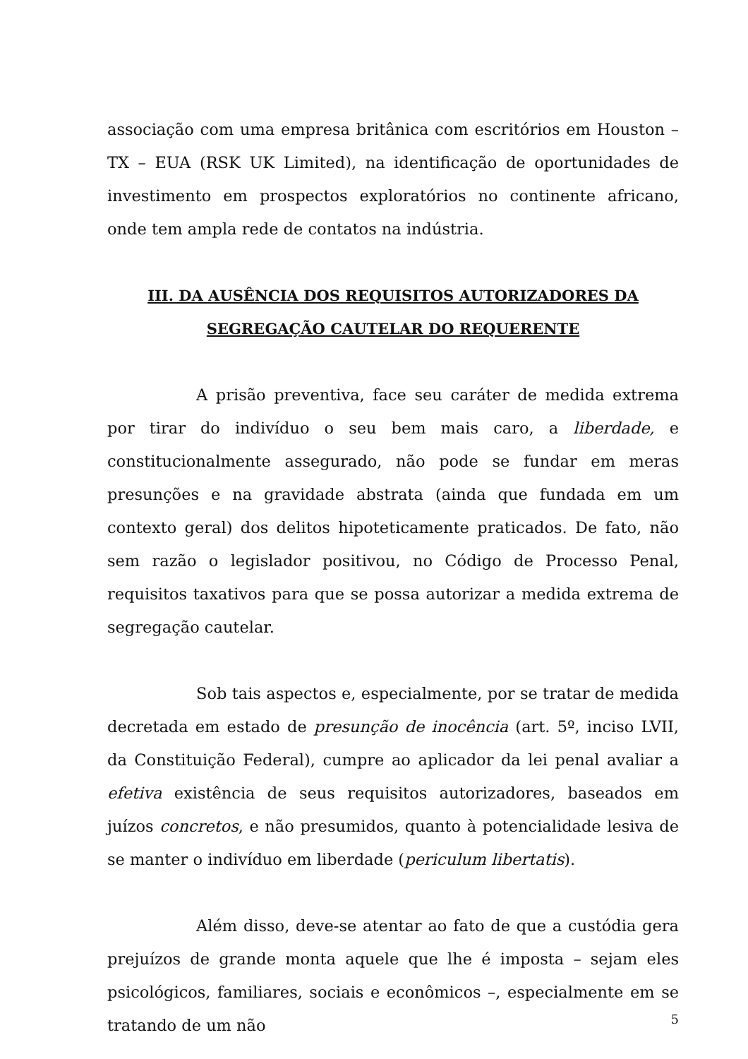associação com uma empresa britânica com escritórios em Houston – TX – EUA (RSK UK Limited), na identificação de oportunidades de investimento em prospectos exploratórios no continente africano, onde tem ampla rede de contatos na indústria.
III. DA AUSÊNCIA DOS REQUISITOS AUTORIZADORES DA
SEGREGAÇÃO CAUTELAR DO REQUERENTE
A prisão preventiva, face seu caráter de medida extrema por tirar do indivíduo o seu bem mais caro, a liberdade, e constitucionalmente assegurado, não pode se fundar em meras presunções e na gravidade abstrata (ainda que fundada em um contexto geral) dos delitos hipoteticamente praticados. De fato, não sem razão o legislador positivou, no Código de Processo Penal, requisitos taxativos para que se possa autorizar a medida extrema de segregação cautelar.
Sob tais aspectos e, especialmente, por se tratar de medida decretada em estado de presunção de inocência (art. 5º, inciso LVII, da Constituição Federal), cumpre ao aplicador da lei penal avaliar a efetiva existência de seus requisitos autorizadores, baseados em juízos concretos, e não presumidos, quanto à potencialidade lesiva de se manter o indivíduo em liberdade (periculum libertatis).
Além disso, deve-se atentar ao fato de que a custódia gera prejuízos de grande monta aquele que lhe é imposta – sejam eles psicológicos, familiares, sociais e econômicos –, especialmente em se tratando de um não
5